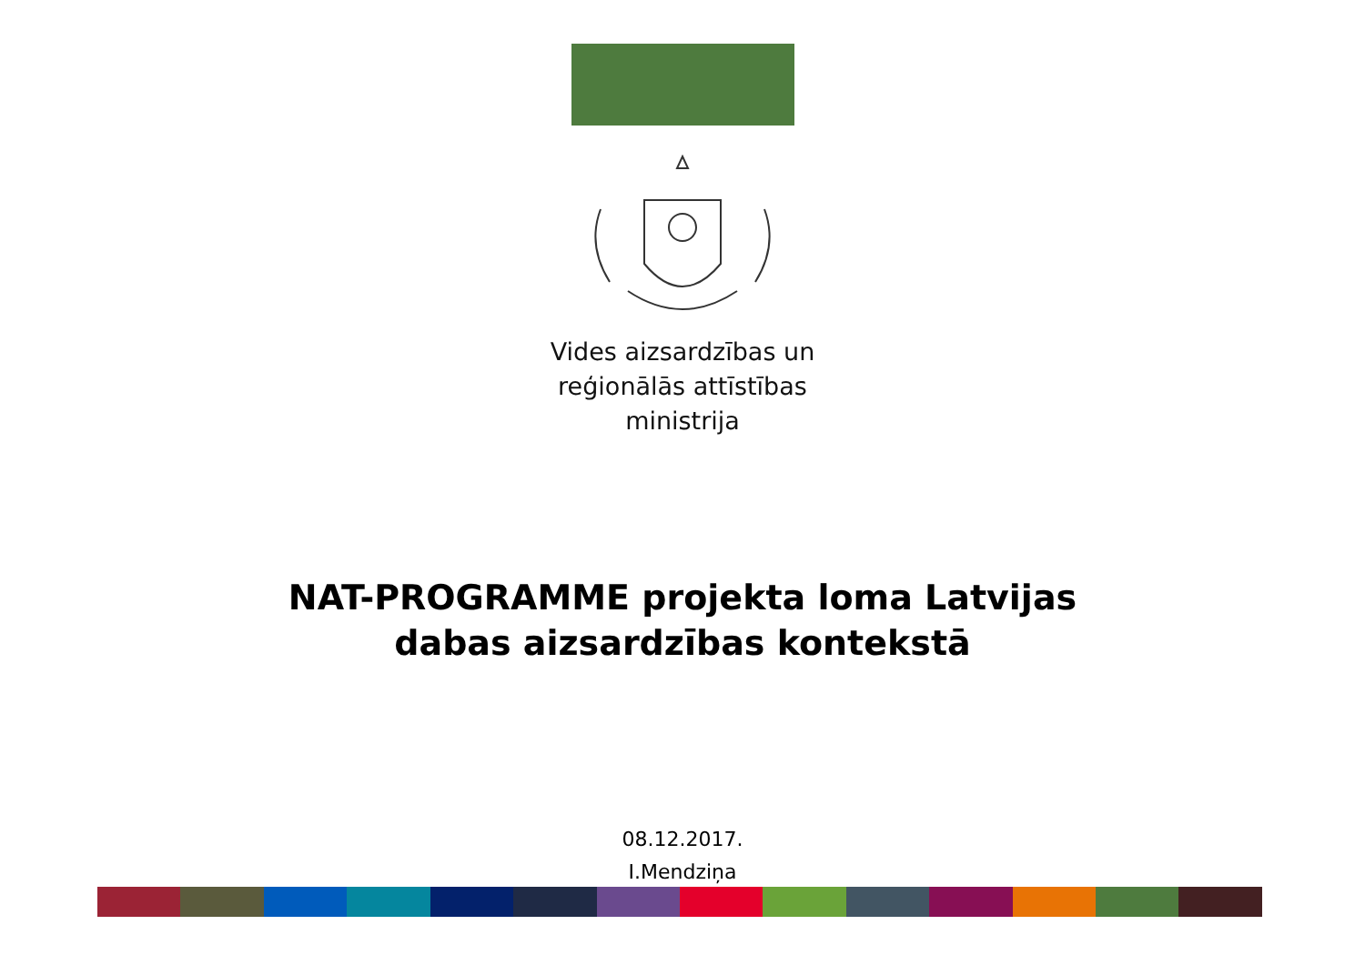Vides aizsardzības un
reģionālās attīstības
ministrija
NAT-PROGRAMME projekta loma Latvijas
dabas aizsardzības kontekstā
08.12.2017.
I.Mendziņa